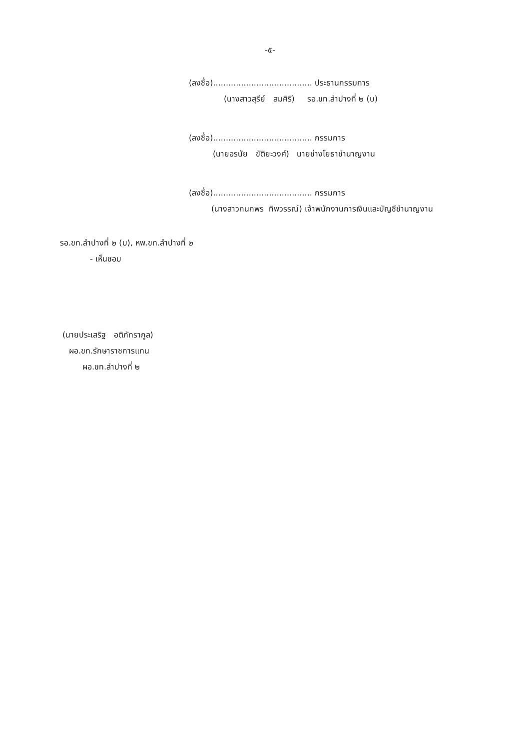-๕-
(ลงชื่อ)....................................... ประธานกรรมการ
(นางสาวสุรีย์ สมศิริ) รอ.ขท.ลำปางที่ ๒ (บ)
(ลงชื่อ)....................................... กรรมการ
(นายอรนัย ขัติยะวงศ์) นายช่างโยธาชำนาญงาน
(ลงชื่อ)....................................... กรรมการ
(นางสาวกนกพร ทิพวรรณ์) เจ้าพนักงานการเงินและบัญชีชำนาญงาน
รอ.ขท.ลำปางที่ ๒ (บ), หพ.ขท.ลำปางที่ ๒
- เห็นชอบ
(นายประเสริฐ อติภัทรากูล)
ผอ.ขท.รักษาราชการแทน
ผอ.ขท.ลำปางที่ ๒